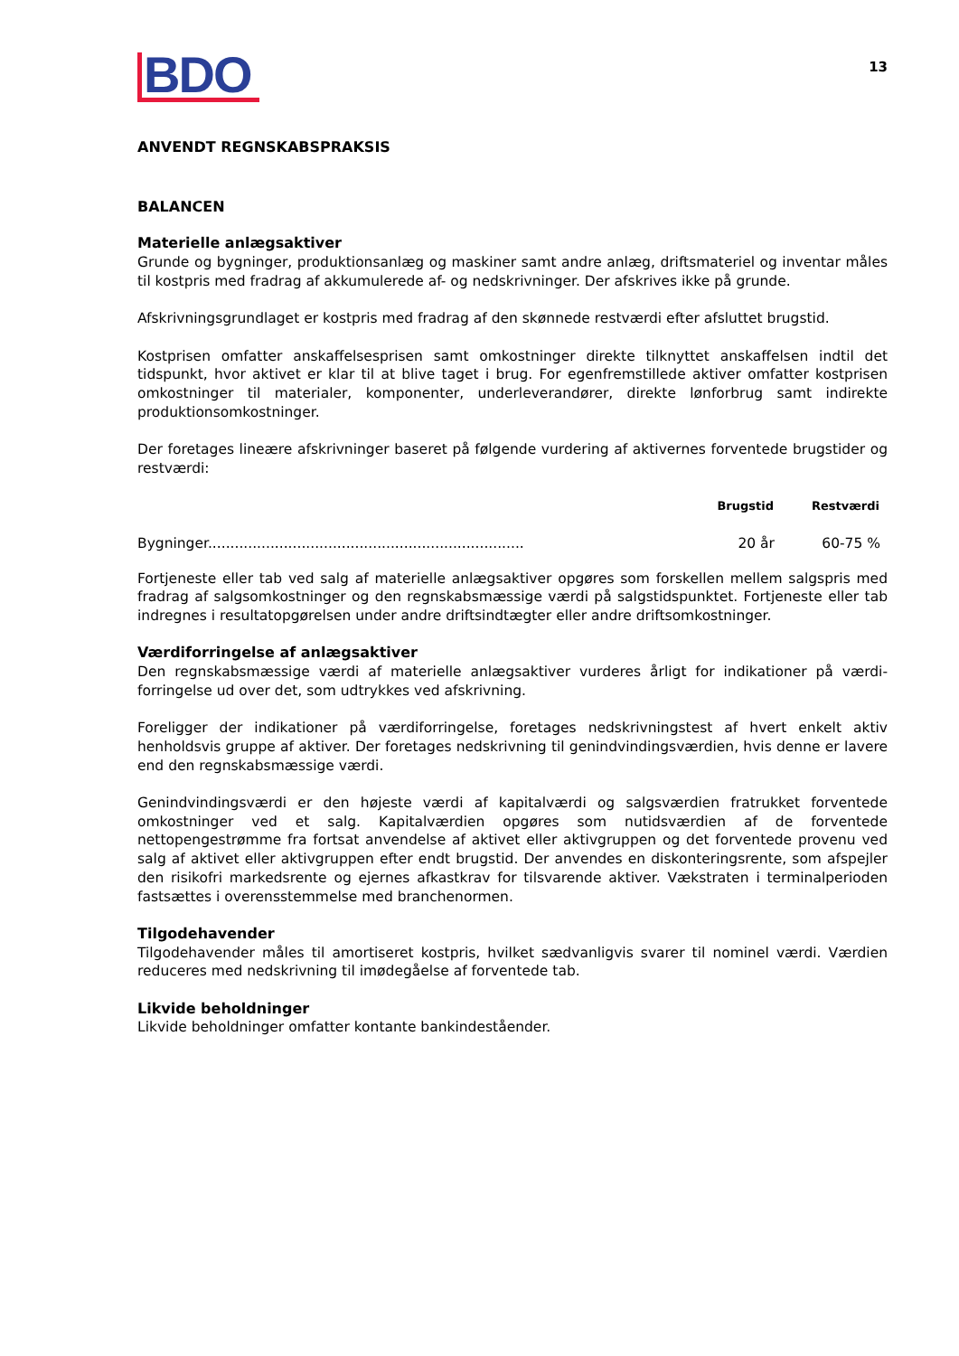BDO
13
ANVENDT REGNSKABSPRAKSIS
BALANCEN
Materielle anlægsaktiver
Grunde og bygninger, produktionsanlæg og maskiner samt andre anlæg, driftsmateriel og inventar måles til kostpris med fradrag af akkumulerede af- og nedskrivninger. Der afskrives ikke på grunde.
Afskrivningsgrundlaget er kostpris med fradrag af den skønnede restværdi efter afsluttet brugstid.
Kostprisen omfatter anskaffelsesprisen samt omkostninger direkte tilknyttet anskaffelsen indtil det tidspunkt, hvor aktivet er klar til at blive taget i brug. For egenfremstillede aktiver omfatter kostprisen omkostninger til materialer, komponenter, underleverandører, direkte lønforbrug samt indirekte produktionsomkostninger.
Der foretages lineære afskrivninger baseret på følgende vurdering af aktivernes forventede brugstider og restværdi:
| | Brugstid | Restværdi |
| --- | --- | --- |
| Bygninger....................................................................... | 20 år | 60-75 % |
Fortjeneste eller tab ved salg af materielle anlægsaktiver opgøres som forskellen mellem salgspris med fradrag af salgsomkostninger og den regnskabsmæssige værdi på salgstidspunktet. Fortjeneste eller tab indregnes i resultatopgørelsen under andre driftsindtægter eller andre driftsomkostninger.
Værdiforringelse af anlægsaktiver
Den regnskabsmæssige værdi af materielle anlægsaktiver vurderes årligt for indikationer på værdi-forringelse ud over det, som udtrykkes ved afskrivning.
Foreligger der indikationer på værdiforringelse, foretages nedskrivningstest af hvert enkelt aktiv henholdsvis gruppe af aktiver. Der foretages nedskrivning til genindvindingsværdien, hvis denne er lavere end den regnskabsmæssige værdi.
Genindvindingsværdi er den højeste værdi af kapitalværdi og salgsværdien fratrukket forventede omkostninger ved et salg. Kapitalværdien opgøres som nutidsværdien af de forventede nettopengestrømme fra fortsat anvendelse af aktivet eller aktivgruppen og det forventede provenu ved salg af aktivet eller aktivgruppen efter endt brugstid. Der anvendes en diskonteringsrente, som afspejler den risikofri markedsrente og ejernes afkastkrav for tilsvarende aktiver. Vækstraten i terminalperioden fastsættes i overensstemmelse med branchenormen.
Tilgodehavender
Tilgodehavender måles til amortiseret kostpris, hvilket sædvanligvis svarer til nominel værdi. Værdien reduceres med nedskrivning til imødegåelse af forventede tab.
Likvide beholdninger
Likvide beholdninger omfatter kontante bankindeståender.